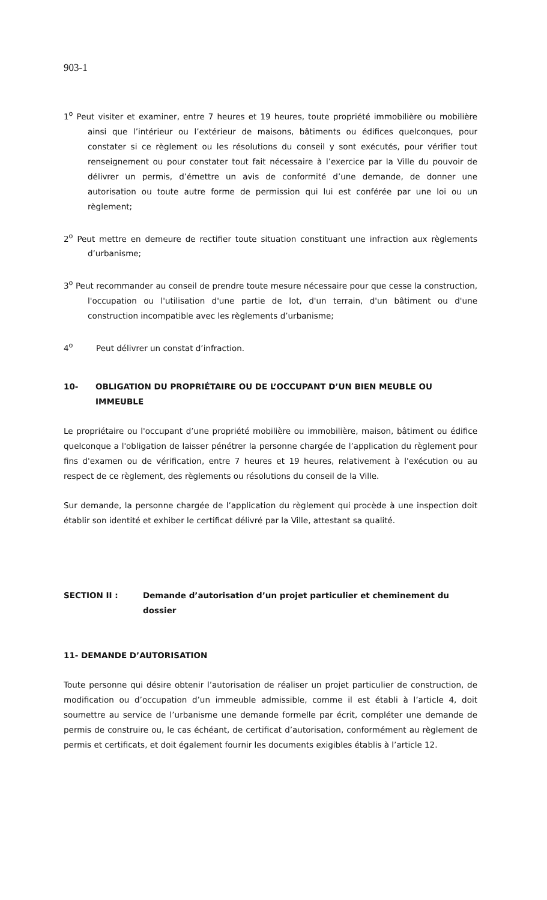903-1
1<sup>o</sup> Peut visiter et examiner, entre 7 heures et 19 heures, toute propriété immobilière ou mobilière ainsi que l’intérieur ou l’extérieur de maisons, bâtiments ou édifices quelconques, pour constater si ce règlement ou les résolutions du conseil y sont exécutés, pour vérifier tout renseignement ou pour constater tout fait nécessaire à l’exercice par la Ville du pouvoir de délivrer un permis, d’émettre un avis de conformité d’une demande, de donner une autorisation ou toute autre forme de permission qui lui est conférée par une loi ou un règlement;
2<sup>o</sup> Peut mettre en demeure de rectifier toute situation constituant une infraction aux règlements d’urbanisme;
3<sup>o</sup> Peut recommander au conseil de prendre toute mesure nécessaire pour que cesse la construction, l'occupation ou l'utilisation d'une partie de lot, d'un terrain, d'un bâtiment ou d'une construction incompatible avec les règlements d’urbanisme;
4<sup>o</sup> Peut délivrer un constat d’infraction.
10- OBLIGATION DU PROPRIÉTAIRE OU DE L’OCCUPANT D’UN BIEN MEUBLE OU IMMEUBLE
Le propriétaire ou l'occupant d’une propriété mobilière ou immobilière, maison, bâtiment ou édifice quelconque a l'obligation de laisser pénétrer la personne chargée de l’application du règlement pour fins d'examen ou de vérification, entre 7 heures et 19 heures, relativement à l'exécution ou au respect de ce règlement, des règlements ou résolutions du conseil de la Ville.
Sur demande, la personne chargée de l’application du règlement qui procède à une inspection doit établir son identité et exhiber le certificat délivré par la Ville, attestant sa qualité.
SECTION II : Demande d’autorisation d’un projet particulier et cheminement du dossier
11- DEMANDE D’AUTORISATION
Toute personne qui désire obtenir l’autorisation de réaliser un projet particulier de construction, de modification ou d’occupation d’un immeuble admissible, comme il est établi à l’article 4, doit soumettre au service de l’urbanisme une demande formelle par écrit, compléter une demande de permis de construire ou, le cas échéant, de certificat d’autorisation, conformément au règlement de permis et certificats, et doit également fournir les documents exigibles établis à l’article 12.